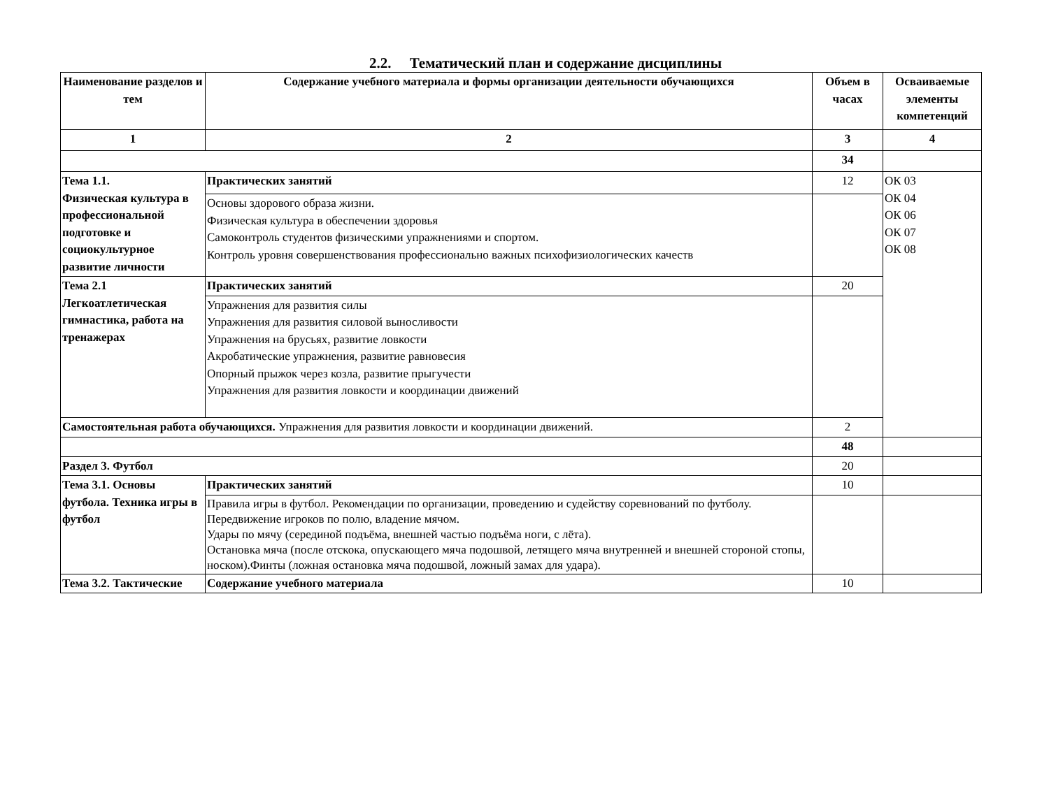2.2. Тематический план и содержание дисциплины
| Наименование разделов и тем | Содержание учебного материала и формы организации деятельности обучающихся | Объем в часах | Осваиваемые элементы компетенций |
| --- | --- | --- | --- |
| 1 | 2 | 3 | 4 |
| | | 34 | |
| Тема 1.1. Физическая культура в профессиональной подготовке и социокультурное развитие личности | Практических занятий | 12 | ОК 03 ОК 04 ОК 06 ОК 07 ОК 08 |
| | Основы здорового образа жизни. Физическая культура в обеспечении здоровья Самоконтроль студентов физическими упражнениями и спортом. Контроль уровня совершенствования профессионально важных психофизиологических качеств | | |
| Тема 2.1 Легкоатлетическая гимнастика, работа на тренажерах | Практических занятий | 20 | |
| | Упражнения для развития силы Упражнения для развития силовой выносливости Упражнения на брусьях, развитие ловкости Акробатические упражнения, развитие равновесия Опорный прыжок через козла, развитие прыгучести Упражнения для развития ловкости и координации движений | | |
| Самостоятельная работа обучающихся. Упражнения для развития ловкости и координации движений. | | 2 | |
| | | 48 | |
| Раздел 3. Футбол | | 20 | |
| Тема 3.1. Основы футбола. Техника игры в футбол | Практических занятий | 10 | |
| | Правила игры в футбол. Рекомендации по организации, проведению и судейству соревнований по футболу. Передвижение игроков по полю, владение мячом. Удары по мячу (серединой подъёма, внешней частью подъёма ноги, с лёта). Остановка мяча (после отскока, опускающего мяча подошвой, летящего мяча внутренней и внешней стороной стопы, носком).Финты (ложная остановка мяча подошвой, ложный замах для удара). | | |
| Тема 3.2. Тактические | Содержание учебного материала | 10 | |